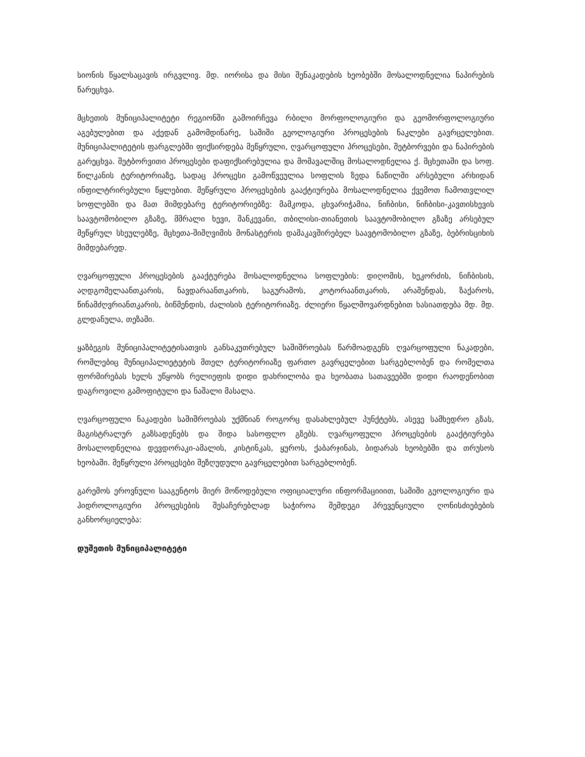სიონის წყალსაცავის ირგვლივ. მდ. იორისა და მისი შენაკადების ხეობებში მოსალოდნელია ნაპირების წარეცხვა.
მცხეთის მუნიციპალიტეტი რეგიონში გამოირჩევა რბილი მორფოლოგიური და გეომორფოლოგიური აგებულებით და აქედან გამომდინარე, საშიში გეოლოგიური პროცესების ნაკლები გავრცელებით. მუნიციპალიტეტის ფარგლებში ფიქსირდება მეწყრული, ღვარცოფული პროცესები, შეტბორვები და ნაპირების გარეცხვა. შეტბორვითი პროცესები დაფიქსირებულია და მომავალშიც მოსალოდნელია ქ. მცხეთაში და სოფ. წილკანის ტერიტორიაზე, სადაც პროცესი გამოწვეულია სოფლის ზედა ნაწილში არსებული არხიდან ინფილტრირებული წყლებით. მეწყრული პროცესების გააქტიურება მოსალოდნელია ქვემოთ ჩამოთვლილ სოფლებში და მათ მიმდებარე ტერიტორიებზე: მამკოდა, ცხვარიჭამია, ნიჩბისი, ნიჩბისი-კავთისხევის საავტომობილო გზაზე, მშრალი ხევი, შანკევანი, თბილისი-თიანეთის საავტომობილო გზაზე არსებულ მეწყრულ სხეულებზე, მცხეთა-შიმღვიმის მონასტერის დამაკავშირებელ საავტომობილო გზაზე, ბებრისციხის მიმდებარედ.
ღვარცოფული პროცესების გააქტურება მოსალოდნელია სოფლების: დიღომის, ხეკორძის, ნიჩბისის, აღდგომელაანთკარის, ნავდარაანთკარის, საგურამოს, კოტორაანთკარის, არაშენდას, ზაქაროს, წინამძღვრიანთკარის, ბიწმენდის, ძალისის ტერიტორიაზე. ძლიერი წყალმოვარდნებით ხასიათდება მდ. მდ. გლდანულა, თეზამი.
ყაზბეგის მუნიციპალიტეტისათვის განსაკუთრებულ საშიშროებას წარმოადგენს ღვარცოფული ნაკადები, რომლებიც მუნიციპალიეტეტის მთელ ტერიტორიაზე ფართო გავრცელებით სარგებლობენ და რომელთა ფორმირებას ხელს უწყობს რელიეფის დიდი დახრილობა და ხეობათა სათავეებში დიდი რაოდენობით დაგროვილი გამოფიტული და ნაშალი მასალა.
ღვარცოფული ნაკადები საშიშროებას უქმნიან როგორც დასახლებულ პუნქტებს, ასევე სამხედრო გზას, მაგისტრალურ გაზსადენებს და შიდა სასოფლო გზებს. ღვარცოფული პროცესების გააქტიურება მოსალოდნელია დევდორაკი-ამალის, კისტინკას, ყუროს, ქაბარჯინას, ბიდარას ხეობებში და თრუსოს ხეობაში. მეწყრული პროცესები შეზღუდული გავრცელებით სარგებლობენ.
გარემოს ეროვნული სააგენტოს მიერ მოწოდებული ოფიციალური ინფორმაციიით, საშიში გეოლოგიური და ჰიდროლოგიური პროცესების შესაჩერებლად საჭიროა შემდეგი პრევენციული ღონისძიებების განხორციელება:
დუშეთის მუნიციპალიტეტი